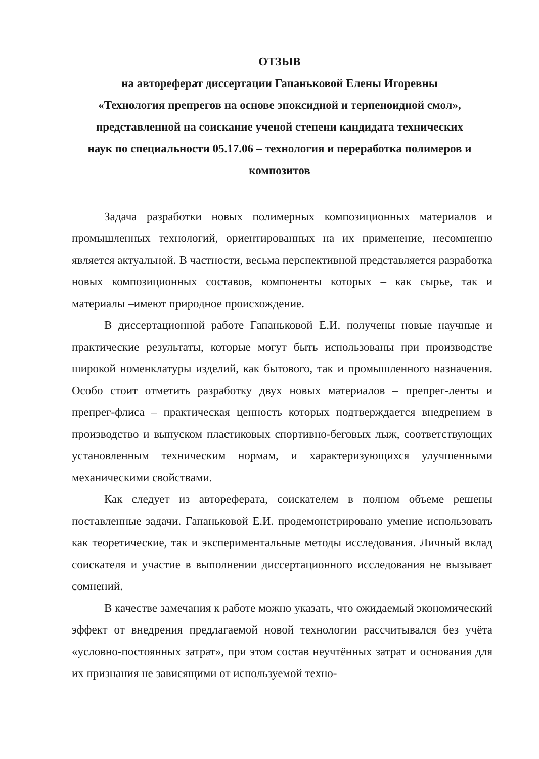ОТЗЫВ
на автореферат диссертации Гапаньковой Елены Игоревны
«Технология препрегов на основе эпоксидной и терпеноидной смол»,
представленной на соискание ученой степени кандидата технических
наук по специальности 05.17.06 – технология и переработка полимеров и
композитов
Задача разработки новых полимерных композиционных материалов и промышленных технологий, ориентированных на их применение, несомненно является актуальной. В частности, весьма перспективной представляется разработка новых композиционных составов, компоненты которых – как сырье, так и материалы –имеют природное происхождение.
В диссертационной работе Гапаньковой Е.И. получены новые научные и практические результаты, которые могут быть использованы при производстве широкой номенклатуры изделий, как бытового, так и промышленного назначения. Особо стоит отметить разработку двух новых материалов – препрег-ленты и препрег-флиса – практическая ценность которых подтверждается внедрением в производство и выпуском пластиковых спортивно-беговых лыж, соответствующих установленным техническим нормам, и характеризующихся улучшенными механическими свойствами.
Как следует из автореферата, соискателем в полном объеме решены поставленные задачи. Гапаньковой Е.И. продемонстрировано умение использовать как теоретические, так и экспериментальные методы исследования. Личный вклад соискателя и участие в выполнении диссертационного исследования не вызывает сомнений.
В качестве замечания к работе можно указать, что ожидаемый экономический эффект от внедрения предлагаемой новой технологии рассчитывался без учёта «условно-постоянных затрат», при этом состав неучтённых затрат и основания для их признания не зависящими от используемой техно-